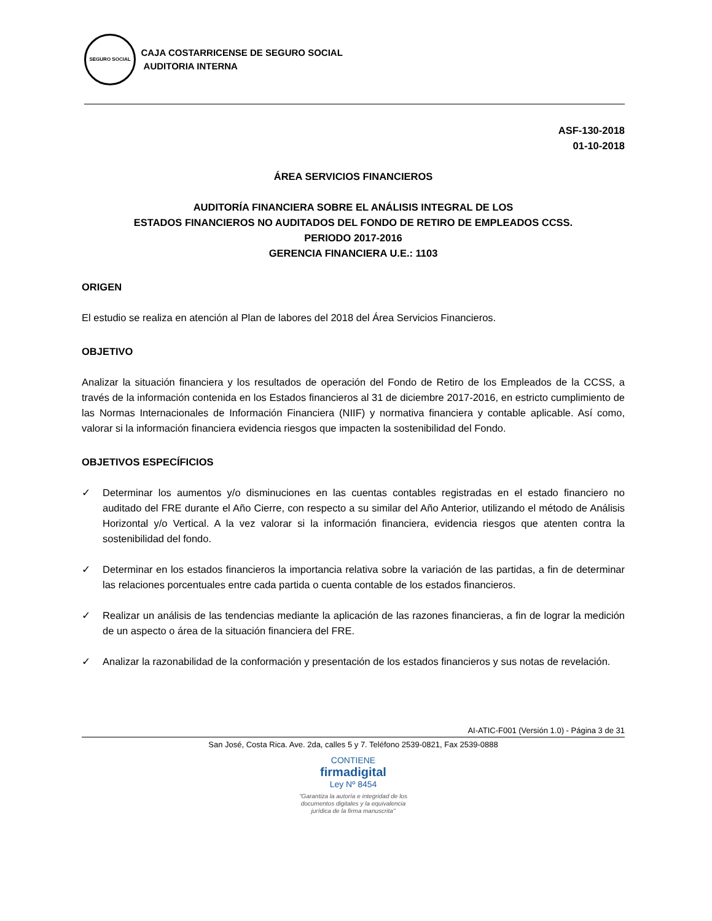SEGURO SOCIAL CAJA COSTARRICENSE DE SEGURO SOCIAL
AUDITORIA INTERNA
ASF-130-2018
01-10-2018
ÁREA SERVICIOS FINANCIEROS
AUDITORÍA FINANCIERA SOBRE EL ANÁLISIS INTEGRAL DE LOS
ESTADOS FINANCIEROS NO AUDITADOS DEL FONDO DE RETIRO DE EMPLEADOS CCSS.
PERIODO 2017-2016
GERENCIA FINANCIERA U.E.: 1103
ORIGEN
El estudio se realiza en atención al Plan de labores del 2018 del Área Servicios Financieros.
OBJETIVO
Analizar la situación financiera y los resultados de operación del Fondo de Retiro de los Empleados de la CCSS, a través de la información contenida en los Estados financieros al 31 de diciembre 2017-2016, en estricto cumplimiento de las Normas Internacionales de Información Financiera (NIIF) y normativa financiera y contable aplicable. Así como, valorar si la información financiera evidencia riesgos que impacten la sostenibilidad del Fondo.
OBJETIVOS ESPECÍFICIOS
✓ Determinar los aumentos y/o disminuciones en las cuentas contables registradas en el estado financiero no auditado del FRE durante el Año Cierre, con respecto a su similar del Año Anterior, utilizando el método de Análisis Horizontal y/o Vertical. A la vez valorar si la información financiera, evidencia riesgos que atenten contra la sostenibilidad del fondo.
✓ Determinar en los estados financieros la importancia relativa sobre la variación de las partidas, a fin de determinar las relaciones porcentuales entre cada partida o cuenta contable de los estados financieros.
✓ Realizar un análisis de las tendencias mediante la aplicación de las razones financieras, a fin de lograr la medición de un aspecto o área de la situación financiera del FRE.
✓ Analizar la razonabilidad de la conformación y presentación de los estados financieros y sus notas de revelación.
AI-ATIC-F001 (Versión 1.0) - Página 3 de 31
San José, Costa Rica. Ave. 2da, calles 5 y 7. Teléfono 2539-0821, Fax 2539-0888
CONTIENE
firmadigital
Ley Nº 8454
"Garantiza la autoría e integridad de los
documentos digitales y la equivalencia
jurídica de la firma manuscrita"